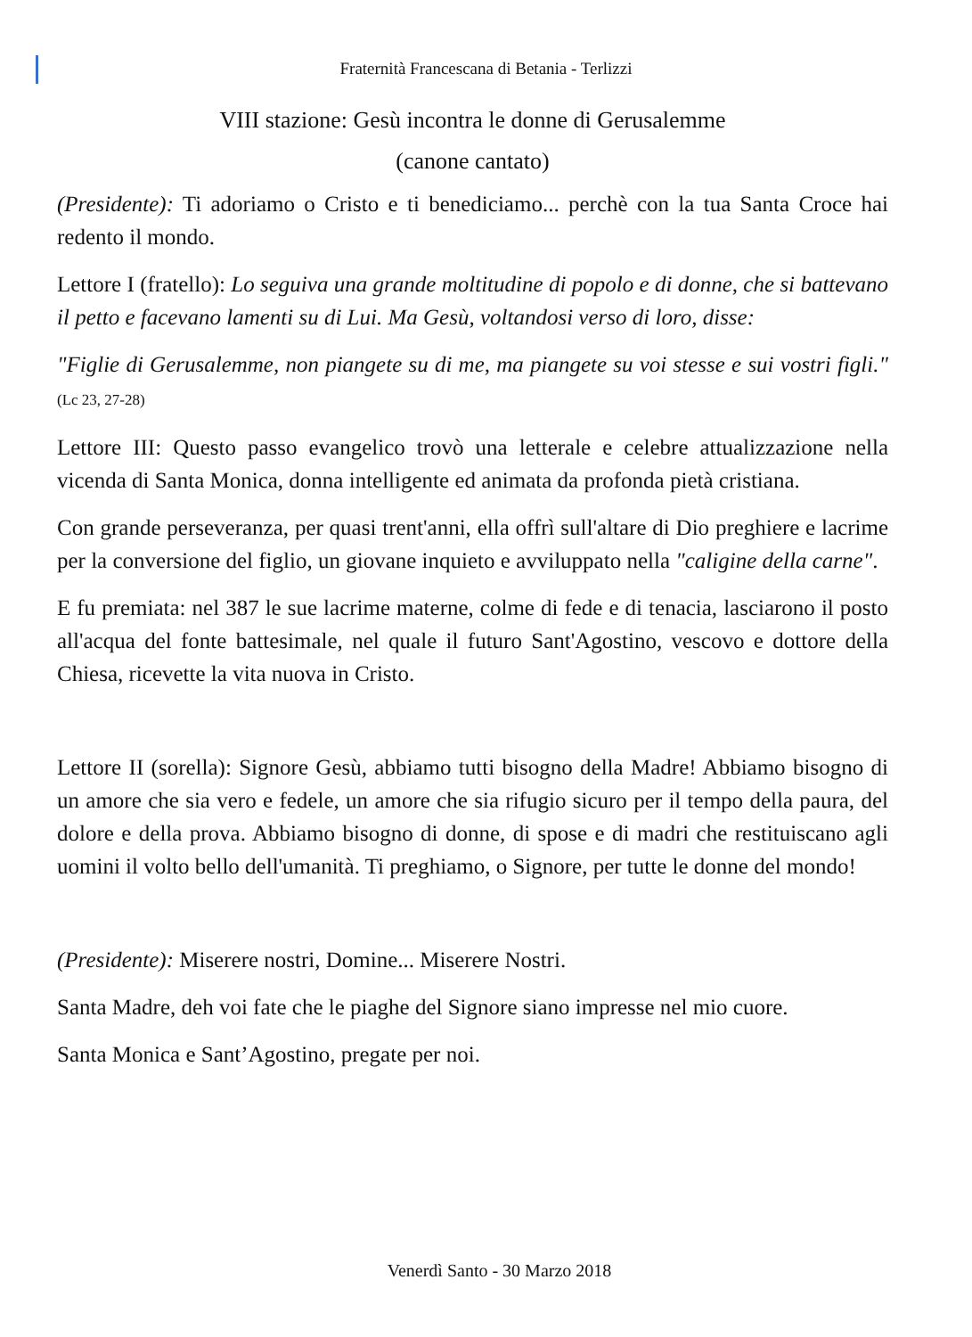Fraternità Francescana di Betania - Terlizzi
VIII stazione: Gesù incontra le donne di Gerusalemme
(canone cantato)
(Presidente): Ti adoriamo o Cristo e ti benediciamo... perchè con la tua Santa Croce hai redento il mondo.
Lettore I (fratello): Lo seguiva una grande moltitudine di popolo e di donne, che si battevano il petto e facevano lamenti su di Lui. Ma Gesù, voltandosi verso di loro, disse:
"Figlie di Gerusalemme, non piangete su di me, ma piangete su voi stesse e sui vostri figli." (Lc 23, 27-28)
Lettore III: Questo passo evangelico trovò una letterale e celebre attualizzazione nella vicenda di Santa Monica, donna intelligente ed animata da profonda pietà cristiana.
Con grande perseveranza, per quasi trent'anni, ella offrì sull'altare di Dio preghiere e lacrime per la conversione del figlio, un giovane inquieto e avviluppato nella "caligine della carne".
E fu premiata: nel 387 le sue lacrime materne, colme di fede e di tenacia, lasciarono il posto all'acqua del fonte battesimale, nel quale il futuro Sant'Agostino, vescovo e dottore della Chiesa, ricevette la vita nuova in Cristo.
Lettore II (sorella): Signore Gesù, abbiamo tutti bisogno della Madre! Abbiamo bisogno di un amore che sia vero e fedele, un amore che sia rifugio sicuro per il tempo della paura, del dolore e della prova. Abbiamo bisogno di donne, di spose e di madri che restituiscano agli uomini il volto bello dell'umanità. Ti preghiamo, o Signore, per tutte le donne del mondo!
(Presidente): Miserere nostri, Domine... Miserere Nostri.
Santa Madre, deh voi fate che le piaghe del Signore siano impresse nel mio cuore.
Santa Monica e Sant’Agostino, pregate per noi.
Venerdì Santo - 30 Marzo 2018